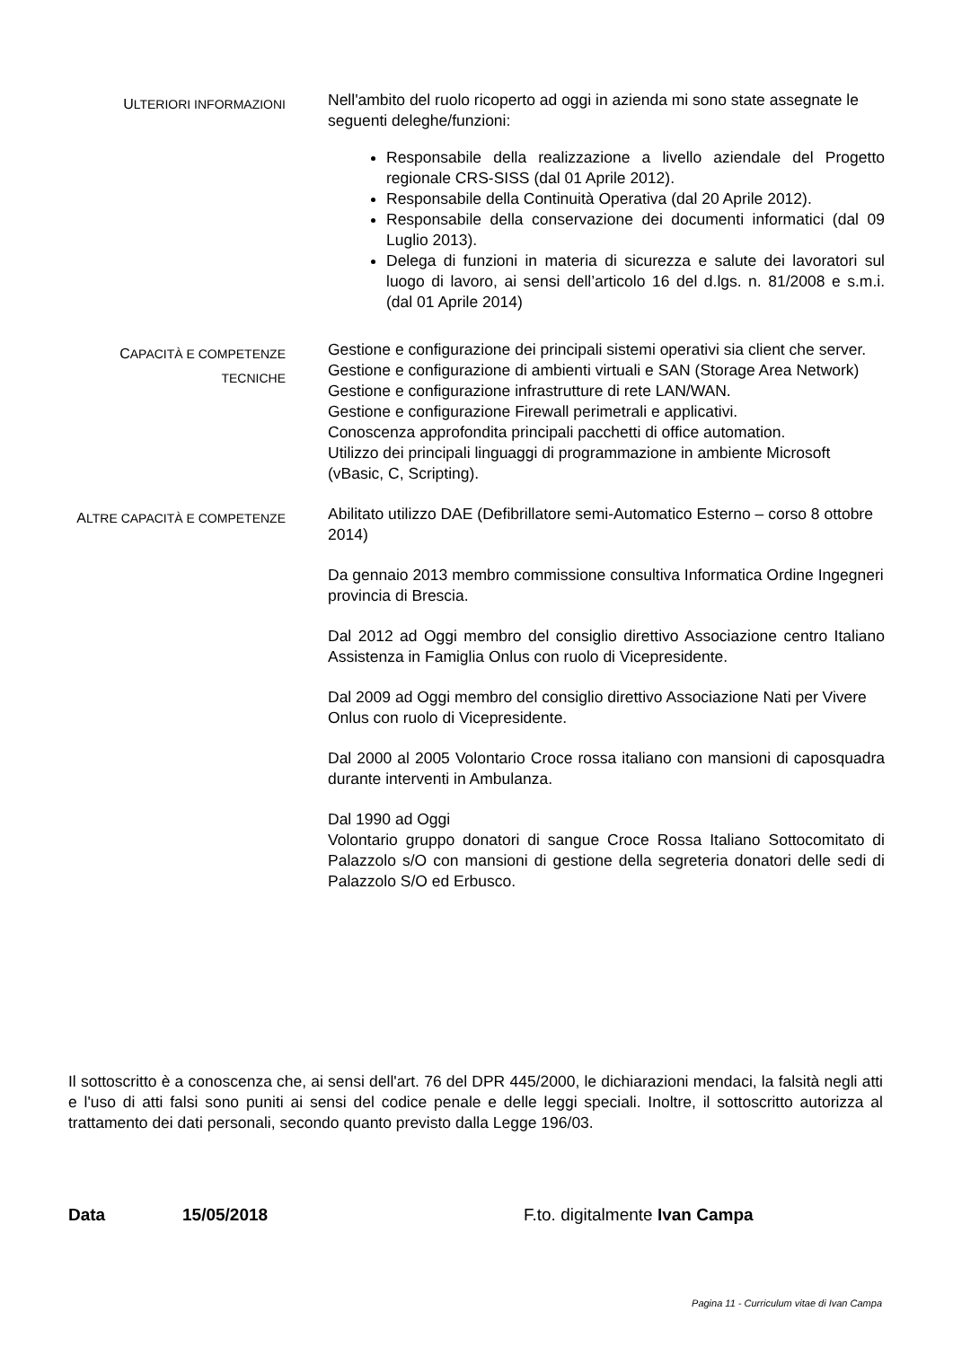ULTERIORI INFORMAZIONI
Nell'ambito del ruolo ricoperto ad oggi in azienda mi sono state assegnate le seguenti deleghe/funzioni:
Responsabile della realizzazione a livello aziendale del Progetto regionale CRS-SISS (dal 01 Aprile 2012).
Responsabile della Continuità Operativa (dal 20 Aprile 2012).
Responsabile della conservazione dei documenti informatici (dal 09 Luglio 2013).
Delega di funzioni in materia di sicurezza e salute dei lavoratori sul luogo di lavoro, ai sensi dell’articolo 16 del d.lgs. n. 81/2008 e s.m.i. (dal 01 Aprile 2014)
CAPACITÀ E COMPETENZE
TECNICHE
Gestione e configurazione dei principali sistemi operativi sia client che server.
Gestione e configurazione di ambienti virtuali e SAN (Storage Area Network)
Gestione e configurazione infrastrutture di rete LAN/WAN.
Gestione e configurazione Firewall perimetrali e applicativi.
Conoscenza approfondita principali pacchetti di office automation.
Utilizzo dei principali linguaggi di programmazione in ambiente Microsoft (vBasic, C, Scripting).
ALTRE CAPACITÀ E COMPETENZE
Abilitato utilizzo DAE (Defibrillatore semi-Automatico Esterno – corso 8 ottobre 2014)
Da gennaio 2013 membro commissione consultiva Informatica Ordine Ingegneri provincia di Brescia.
Dal 2012 ad Oggi membro del consiglio direttivo Associazione centro Italiano Assistenza in Famiglia Onlus con ruolo di Vicepresidente.
Dal 2009 ad Oggi membro del consiglio direttivo Associazione Nati per Vivere Onlus con ruolo di Vicepresidente.
Dal 2000 al 2005 Volontario Croce rossa italiano con mansioni di caposquadra durante interventi in Ambulanza.
Dal 1990 ad Oggi
Volontario gruppo donatori di sangue Croce Rossa Italiano Sottocomitato di Palazzolo s/O con mansioni di gestione della segreteria donatori delle sedi di Palazzolo S/O ed Erbusco.
Il sottoscritto è a conoscenza che, ai sensi dell'art. 76 del DPR 445/2000, le dichiarazioni mendaci, la falsità negli atti e l'uso di atti falsi sono puniti ai sensi del codice penale e delle leggi speciali. Inoltre, il sottoscritto autorizza al trattamento dei dati personali, secondo quanto previsto dalla Legge 196/03.
Data 15/05/2018 F.to. digitalmente Ivan Campa
Pagina 11 - Curriculum vitae di Ivan Campa